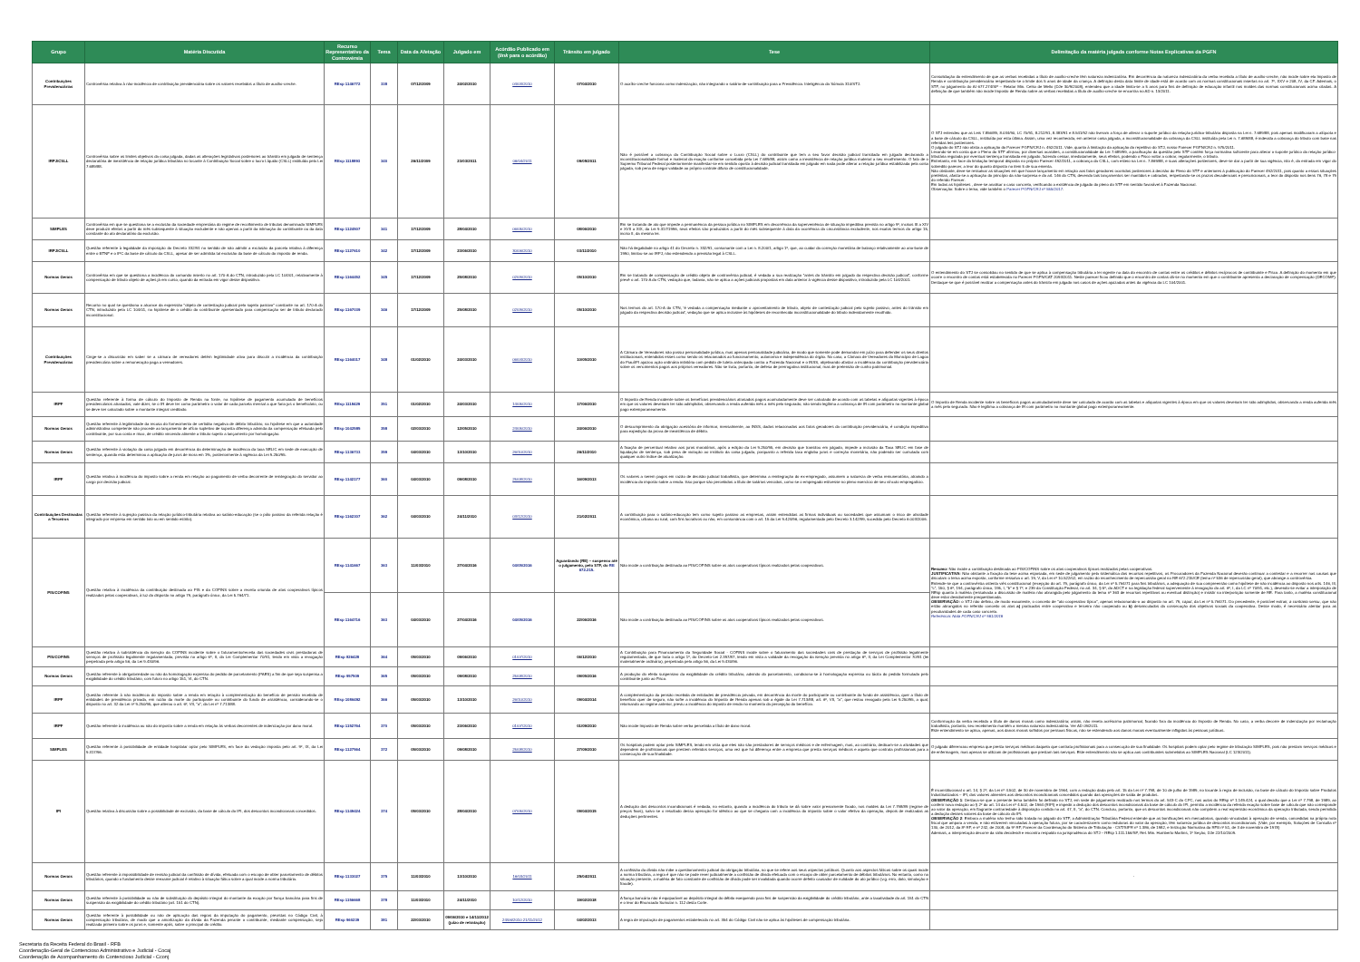| Grupo | Matéria Discutida | Recurso Representativo da Controvérsia | Tema | Data da Afetação | Julgado em | Acórdão Publicado em ( link para o acórdão) | Trânsito em julgado | Tese | Delimitação da matéria julgada conforme Notas Explicativas da PGFN |
| --- | --- | --- | --- | --- | --- | --- | --- | --- | --- |
| Contribuições Previdenciárias | Controvérsia relativa à não-incidência de contribuição previdenciária sobre os valores recebidos a título de auxílio-creche. | REsp 1146772 | 338 | 07/12/2009 | 24/02/2010 | 04/03/2010 | 07/04/2010 | O auxílio-creche funciona como indenização, não integrando o salário-de-contribuição para a Previdência. Inteligência da Súmula 310/STJ. | Consolidação do entendimento de que as verbas recebidas a título de auxílio-creche têm natureza indenizatória. Em decorrência da natureza indenizatória da verba recebida a título de auxílio-creche, não incide sobre ela Imposto de Renda e contribuição previdenciária respeitando-se o limite dos 5 anos de idade da criança. A definição desta data limite de idade está de acordo com as normas constitucionais insertas no art. 7º, XXV e 208, IV, da CF. Ademais, o STF, no julgamento do AI 677.274/SP – Relator Min. Celso de Mello (DJe 30/9/2008), entendeu que a idade limita-se a 5 anos para fins de definição de educação infantil nos moldes das normas constitucionais acima citadas. A definição de que também não incide Imposto de Renda sobre as verbas recebidas a título de auxílio-creche se encontra no AD n. 13/2011. |
| IRPJ/CSLL | Controvérsia sobre os limites objetivos da coisa julgada, dadas as alterações legislativas posteriores ao trânsito em julgado de sentença declaratória de inexistência de relação jurídica tributária no tocante à Contribuição Social sobre o lucro Líquido (CSLL) instituída pela Lei 7.689/88. | REsp 1118893 | 340 | 26/11/2009 | 23/03/2011 | 06/04/2011 | 09/05/2011 | Não é possível a cobrança da Contribuição Social sobre o Lucro (CSLL) do contribuinte que tem a seu favor decisão judicial transitada em julgado declarando a inconstitucionalidade formal e material da exação conforme concebida pela Lei 7.689/88, assim como a inexistência de relação jurídica material a seu recolhimento. O fato de o Supremo Tribunal Federal posteriormente manifestar-se em sentido oposto à decisão judicial transitada em julgado em nada pode alterar a relação jurídica estabilizada pela coisa julgada, sob pena de negar validade ao próprio controle difuso de constitucionalidade. | O STJ entendeu que as Leis 7.856/89, 8.034/90, LC 70/91, 8.212/91, 8.383/91 e 8.541/92 não tiveram a força de alterar o suporte jurídico da relação jurídico-tributária disposta na Lei n. 7.689/88, pois apenas modificaram a alíquota e a base de cálculo da CSLL, instituída por esta última. Assim, uma vez reconhecida, em anterior coisa julgada, a inconstitucionalidade da cobrança da CSLL instituída pela Lei n. 7.689/88, é indevida a cobrança do tributo com base nas referidas leis posteriores. O julgado do STJ não obsta a aplicação do Parecer PGFN/CRJ n. 492/2011. Vide, quanto à limitação da aplicação do repetitivo do STJ, nosso Parecer PGFN/CRJ n. 975/2011. Levando-se em conta que o Pleno do STF afirmou, por diversas ocasiões, a constitucionalidade da Lei 7.689/99, a pacificação da questão pelo STF contém força normativa suficiente para alterar o suporte jurídico da relação jurídico-tributária regulada por eventual sentença transitada em julgado, fazendo cessar, imediatamente, seus efeitos, podendo o Fisco voltar a cobrar, regularmente, o tributo. Entretanto, em face da limitação temporal disposta no próprio Parecer 492/2011, a cobrança da CSLL, com esteio na Lei n. 7.869/88, e suas alterações posteriores, deve-se dar a partir de sua vigência, isto é, da entrada em vigor do sobredito parecer, a teor do quanto disposto no item 5 de sua ementa. Não obstante, deve-se ressalvar as situações em que houve lançamento em relação aos fatos geradores ocorridos posteriores à decisão do Pleno do STF e anteriores à publicação do Parecer 492/2011, pois quanto a essas situações pretéritas, afasta-se a aplicação do princípio da não-surpresa e do art. 146 do CTN, devendo tais lançamentos ser mantidos e cobrados, respeitando-se os prazos decadenciais e prescricionais, a teor do disposto nos itens 76, 78 e 79 do referido Parecer. Em todas as hipóteses , deve-se analisar o caso concreto, verificando a existência de julgado do pleno do STF em sentido favorável à Fazenda Nacional. Observação: Sobre o tema, vide também o Parecer PGFN/CRJ nº 555/2017 . |
| SIMPLES | Controvérsia em que se questiona se a exclusão da sociedade empresária do regime de recolhimento de tributos denominado SIMPLES deve produzir efeitos a partir do mês subsequente à situação excludente e não apenas a partir da intimação do contribuinte ou da data constante do ato declaratório da exclusão. | REsp 1124507 | 341 | 17/12/2009 | 28/04/2010 | 06/05/2010 | 08/06/2010 | Em se tratando de ato que impede a permanência da pessoa jurídica no SIMPLES em decorrência da superveniência de situação impeditiva prevista no artigo 9º, incisos III a XIV e XVII a XIX, da Lei 9.317/1996, seus efeitos são produzidos a partir do mês subsequente à data da ocorrência da circunstância excludente, nos exatos termos do artigo 15, inciso II, da mesma lei. | |
| IRPJ/CSLL | Questão referente à legalidade da imposição do Decreto 332/91 no sentido de não admitir a exclusão da parcela relativa à diferença entre o BTNF e o IPC da base de cálculo da CSLL, apesar de ser admitida tal exclusão da base de cálculo do imposto de renda. | REsp 1127610 | 342 | 17/12/2009 | 23/06/2010 | 30/06/2010 | 03/11/2010 | Não há ilegalidade no artigo 41 do Decreto n. 332/91, consonante com a Lei n. 8.200/1, artigo 1º, que, ao cuidar da correção monetária de balanço relativamente ao ano-base de 1990, limitou-se ao IRPJ, não estendendo a previsão legal à CSLL. | |
| Normas Gerais | Controvérsia em que se questiona a incidência do comando inserto no art. 170-A do CTN, introduzido pela LC 104/01, relativamente à compensação de tributo objeto de ações já em curso, quando da entrada em vigor desse dispositivo. | REsp 1164452 | 345 | 17/12/2009 | 25/08/2010 | 02/09/2010 | 05/10/2010 | Em se tratando de compensação de crédito objeto de controvérsia judicial, é vedada a sua realização "antes do trânsito em julgado da respectiva decisão judicial", conforme prevê o art. 170-A do CTN, vedação que, todavia, não se aplica a ações judiciais propostas em data anterior à vigência desse dispositivo, introduzido pela LC 104/2001. | O entendimento do STJ se consolidou no sentido de que se aplica à compensação tributária a lei vigente na data do encontro de contas entre os créditos e débitos recíprocos de contribuinte e Fisco. A definição do momento em que ocorre o encontro de contas está estabelecida no Parecer PGFN/CAT 2093/2011. Neste parecer ficou definido que o encontro de contas dá-se no momento em que o contribuinte apresenta a declaração de compensação (DECOMP). Destaque-se que é possível realizar a compensação antes do trânsito em julgado nos casos de ações ajuizadas antes da vigência da LC 104/2001. |
| Normas Gerais | Recurso no qual se questiona o alcance da expressão "objeto de contestação judicial pelo sujeito passivo" constante no art. 170-A do CTN, introduzido pela LC 104/01, na hipótese de o crédito do contribuinte apresentado para compensação ser de tributo declarado inconstitucional. | REsp 1167039 | 346 | 17/12/2009 | 25/08/2010 | 02/09/2010 | 05/10/2010 | Nos termos do art. 170-A do CTN, 'é vedada a compensação mediante o aproveitamento de tributo, objeto de contestação judicial pelo sujeito passivo, antes do trânsito em julgado da respectiva decisão judicial', vedação que se aplica inclusive às hipóteses de reconhecida inconstitucionalidade do tributo indevidamente recolhido. | |
| Contribuições Previdenciárias | Cinge-se a discussão em saber se a câmara de vereadores detém legitimidade ativa para discutir a incidência da contribuição previdenciária sobre a remuneração paga a vereadores. | REsp 1164017 | 348 | 01/02/2010 | 24/03/2010 | 06/04/2010 | 10/05/2010 | A Câmara de Vereadores não possui personalidade jurídica, mas apenas personalidade judiciária, de modo que somente pode demandar em juízo para defender os seus direitos institucionais, entendidos esses como sendo os relacionados ao funcionamento, autonomia e independência do órgão. No caso, a Câmara de Vereadores do Município de Lagoa do Piauí/PI ajuizou ação ordinária inibitória com pedido de tutela antecipada contra a Fazenda Nacional e o INSS, objetivando afastar a incidência da contribuição previdenciária sobre os vencimentos pagos aos próprios vereadores. Não se trata, portanto, de defesa de prerrogativa institucional, mas de pretensão de cunho patrimonial. | |
| IRPF | Questão referente à forma de cálculo do Imposto de Renda na fonte, na hipótese de pagamento acumulado de benefícios previdenciários atrasados, vale dizer, se o IR deve ter como parâmetro o valor de cada parcela mensal a que faria jus o beneficiário, ou se deve ser calculado sobre o montante integral creditado. | REsp 1118429 | 351 | 01/02/2010 | 24/03/2010 | 14/05/2010 | 17/06/2010 | O Imposto de Renda incidente sobre os benefícios previdenciários atrasados pagos acumuladamente deve ser calculado de acordo com as tabelas e alíquotas vigentes à época em que os valores deveriam ter sido adimplidos, observando a renda auferida mês a mês pelo segurado, não sendo legítima a cobrança de IR com parâmetro no montante global pago extemporaneamente. | O Imposto de Renda incidente sobre os benefícios pagos acumuladamente deve ser calculado de acordo com as tabelas e alíquotas vigentes à época em que os valores deveriam ter sido adimplidos, observando a renda auferida mês a mês pelo segurado. Não é legítima a cobrança de IR com parâmetro no montante global pago extemporaneamente. |
| Normas Gerais | Questão referente à legitimidade da recusa do fornecimento de certidão negativa de débito tributário, na hipótese em que a autoridade administrativa competente não procede ao lançamento de ofício supletivo de suposta diferença advinda da compensação efetuada pelo contribuinte, por sua conta e risco, de crédito vincendo atinente a tributo sujeito a lançamento por homologação. | REsp 1042585 | 358 | 02/03/2010 | 12/05/2010 | 24/05/2010 | 24/06/2010 | O descumprimento da obrigação acessória de informar, mensalmente, ao INSS, dados relacionados aos fatos geradores da contribuição previdenciária, é condição impeditiva para expedição da prova de inexistência de débito. | |
| Normas Gerais | Questão referente à violação da coisa julgada em decorrência da determinação de incidência da taxa SELIC em sede de execução de sentença, quando esta determinou a aplicação de juros de mora em 1%, posteriormente à vigência da Lei 9.250/95. | REsp 1136733 | 359 | 04/03/2010 | 13/10/2010 | 26/10/2010 | 26/11/2010 | A fixação de percentual relativo aos juros moratórios, após a edição da Lei 9.250/95, em decisão que transitou em julgado, impede a inclusão da Taxa SELIC em fase de liquidação de sentença, sob pena de violação ao instituto da coisa julgada, porquanto a referida taxa engloba juros e correção monetária, não podendo ser cumulada com qualquer outro índice de atualização. | |
| IRPF | Questão relativa à incidência do imposto sobre a renda em relação ao pagamento de verba decorrente de reintegração do servidor ao cargo por decisão judicial. | REsp 1142177 | 360 | 04/03/2010 | 09/08/2010 | 25/08/2010 | 16/09/2013 | Os valores a serem pagos em razão de decisão judicial trabalhista, que determina a reintegração do ex-empregado, assumem a natureza de verba remuneratória, atraindo a incidência do imposto sobre a renda. Isso porque são percebidos a título de salários vencidos, como se o empregado estivesse no pleno exercício de seu vínculo empregatício. | |
| Contribuições Destinadas a Terceiros | Questão referente à sujeição passiva da relação jurídico-tributária relativa ao salário-educação (se o pólo passivo da referida relação é integrado por empresa em sentido lato ou em sentido estrito). | REsp 1162307 | 362 | 04/03/2010 | 24/11/2010 | 03/12/2010 | 21/02/2011 | A contribuição para o salário-educação tem como sujeito passivo as empresas, assim entendidas as firmas individuais ou sociedades que assumam o risco de atividade econômica, urbana ou rural, com fins lucrativos ou não, em consonância com o art. 15 da Lei 9.424/96, regulamentado pelo Decreto 3.142/99, sucedido pelo Decreto 6.003/2006. | |
| PIS/COFINS | Questão relativa à incidência da contribuição destinada ao PIS e da COFINS sobre a receita oriunda de atos cooperativos típicos realizados pelas cooperativas, à luz do disposto no artigo 79, parágrafo único, da Lei 5.764/71. | REsp 1141667 | 363 | 11/03/2010 | 27/04/2016 | 04/05/2016 | Aguardando (RE) – suspenso até o julgamento, pelo STF, do RE 672.215. | Não incide a contribuição destinada ao PIS/COFINS sobre os atos cooperativos típicos realizados pelas cooperativas. | Resumo: Não incide a contribuição destinada ao PIS/COFINS sobre os atos cooperativos típicos realizados pelas cooperativas. JUSTIFICATIVA: Não obstante a fixação da tese acima esposada, em sede de julgamento pela sistemática dos recursos repetitivos, os Procuradores da Fazenda Nacional deverão continuar a contestar e a recorrer nas causas que discutam o tema acima exposto, conforme ressalva o art. 19, V, da Lei nº 10.522/02, em razão do reconhecimento de repercussão geral no RE 672.215/CE (tema nº 536 de repercussão geral), que abrange a controvérsia. Entende-se que a controvérsia ostenta viés constitucional (recepção do art. 79, parágrafo único, da Lei nº 5.764/71 para fins tributários, a adequação de sua compreensão como hipótese de não incidência ao disposto nos arts. 146, III, "c", 150, § 6º, 194, parágrafo único, 195, I, "b" e § 7º, e 239 da Constituição Federal, no art. 34, § 5º, do ADCT e na legislação federal superveniente à revogação do art. 6º, I, da LC nº 70/91, etc.), devendo-se evitar a interposição de REsp quanto à matéria (ressalvada a discussão de matéria não abrangida pelo julgamento do tema nº 363 de recursos repetitivos ou eventual distinção) e insistir na interposição somente de RE. Para tanto, a matéria constitucional deve estar devidamente prequestionada. OBSERVAÇÃO: o STJ não definiu, de modo exauriente, o conceito de "ato cooperativo típico", apenas relacionando-o ao disposto no art. 79, caput , da Lei nº 5.764/71. Do precedente, é possível extrair, a contrario sensu , que não estão abrangidos no referido conceito os atos a) praticados entre cooperativa e terceiro não cooperado ou b) desvinculados da consecução dos objetivos sociais da cooperativa. Desse modo, é necessário atentar para as peculiaridades de cada caso concreto. Referência: Nota PGFN/CRJ nº 561/2016 |
| | | REsp 1164716 | 363 | 04/03/2010 | 27/04/2016 | 04/05/2016 | 22/06/2016 | Não incide a contribuição destinada ao PIS/COFINS sobre os atos cooperativos típicos realizados pelas cooperativas. | |
| PIS/COFINS | Questão relativa à subsistência da isenção da COFINS incidente sobre o faturamento/receita das sociedades civis prestadoras de serviços de profissão legalmente regulamentada, prevista no artigo 6º, II, da Lei Complementar 70/91, tendo em vista a revogação perpetrada pelo artigo 56, da Lei 9.430/96. | REsp 826428 | 364 | 05/03/2010 | 09/06/2010 | 01/07/2010 | 06/12/2010 | A Contribuição para Financiamento da Seguridade Social - COFINS incide sobre o faturamento das sociedades civis de prestação de serviços de profissão legalmente regulamentada, de que trata o artigo 1º, do Decreto-Lei 2.397/87, tendo em vista a validade da revogação da isenção prevista no artigo 6º, II, da Lei Complementar 70/91 (lei materialmente ordinária), perpetrada pelo artigo 56, da Lei 9.430/96. | |
| Normas Gerais | Questão referente à obrigatoriedade ou não da homologação expressa do pedido de parcelamento (PAES) a fim de que seja suspensa a exigibilidade do crédito tributário, com fulcro no artigo 151, VI, do CTN. | REsp 957509 | 365 | 05/03/2010 | 09/08/2010 | 25/08/2010 | 09/05/2016 | A produção do efeito suspensivo da exigibilidade do crédito tributário, advindo do parcelamento, condiciona-se à homologação expressa ou tácita do pedido formulado pelo contribuinte junto ao Fisco. | |
| IRPF | Questão referente à não incidência do imposto sobre a renda em relação à complementação do benefício de pensão recebida de entidades de previdência privada, em razão da morte do participante ou contribuinte do fundo de assistência, considerando-se o disposto no art. 32 da Lei nº 9.250/95, que alterou o art. 6º, VII, "a", da Lei nº 7.713/88. | REsp 1086492 | 366 | 05/03/2010 | 13/10/2010 | 26/10/2010 | 09/04/2014 | A complementação da pensão recebida de entidades de previdência privada, em decorrência da morte do participante ou contribuinte do fundo de assistência, quer a título de benefício quer de seguro, não sofre a incidência do Imposto de Renda apenas sob a égide da Lei 7.713/88, art. 6º, VII, "a", que restou revogado pela Lei 9.250/95, a qual, retornando ao regime anterior, previu a incidência do imposto de renda no momento da percepção do benefício. | |
| IRPF | Questão referente à incidência ou não do imposto sobre a renda em relação às verbas decorrentes de indenização por dano moral. | REsp 1152764 | 370 | 05/03/2010 | 23/06/2010 | 01/07/2010 | 01/09/2010 | Não incide Imposto de Renda sobre verba percebida a título de dano moral. | Conformação da verba recebida a título de danos morais como indenizatória; assim, não revela acréscimo patrimonial, ficando fora da incidência do Imposto de Renda. No caso, a verba decorre de indenização por reclamação trabalhista, portanto, seu recebimento mantém a mesma natureza indenizatória. Ver AD 09/2011. Este entendimento se aplica, apenas, aos danos morais sofridos por pessoas físicas, não se estendendo aos danos morais eventualmente infligidos às pessoas jurídicas. |
| SIMPLES | Questão referente à possibilidade de entidade hospitalar optar pelo SIMPLES, em face da vedação imposta pelo art. 9º, IX, da Lei 9.317/96. | REsp 1127564 | 372 | 05/03/2010 | 09/08/2010 | 25/08/2010 | 27/09/2010 | Os hospitais podem optar pelo SIMPLES, tendo em vista que eles não são prestadores de serviços médicos e de enfermagem, mas, ao contrário, dedicam-se a atividades que dependem de profissionais que prestem referidos serviços, uma vez que há diferença entre a empresa que presta serviços médicos e aquela que contrata profissionais para a consecução de sua finalidade. | O julgado diferenciou empresa que presta serviços médicos daquela que contrata profissionais para a consecução de sua finalidade. Os hospitais podem optar pelo regime de tributação SIMPLES, pois não prestam serviços médicos e de enfermagem, mas apenas se utilizam de profissionais que prestam tais serviços. Este entendimento não se aplica aos contribuintes submetidos ao SIMPLES Nacional (LC 123/2011). |
| IPI | Questão relativa à discussão sobre a possibilidade de exclusão, da base de cálculo do IPI, dos descontos incondicionais concedidos. | REsp 1149424 | 374 | 05/03/2010 | 28/04/2010 | 07/05/2010 | 09/04/2015 | A dedução dos descontos incondicionais é vedada, no entanto, quando a incidência do tributo se dá sobre valor previamente fixado, nos moldes da Lei 7.798/89 (regime de preços fixos), salvo se o resultado dessa operação for idêntico ao que se chegaria com a incidência do imposto sobre o valor efetivo da operação, depois de realizadas as deduções pertinentes. | É inconstitucional o art. 14, § 2º, da Lei nº 4.502, de 30 de novembro de 1964, com a redação dada pelo art. 15 da Lei nº 7.798, de 10 de julho de 1989, no tocante à regra de inclusão, na base de cálculo do Imposto sobre Produtos Industrializados – IPI, dos valores atinentes aos descontos incondicionais concedidos quando das operações de saída de produtos. OBSERVAÇÃO 1 : Destaca-se que o presente tema também foi definido no STJ, em sede de julgamento realizado nos termos do art. 543-C do CPC, nos autos do REsp nº 1.149.424, o qual decidiu que a Lei nº 7.798, de 1989, ao conferir nova redação ao § 2º do art. 14 da Lei nº 4.502, de 1964 (RIPI) e impedir a dedução dos descontos incondicionais da base de cálculo do IPI, permitiu a incidência da referida exação sobre base de cálculo que não corresponde ao valor da operação, em flagrante contrariedade à disposição contida no art. 47, II, "a", do CTN. Concluiu, portanto, que os descontos incondicionais não compõem a real expressão econômica da operação tributada, sendo permitida a dedução desses valores da base de cálculo do IPI. OBSERVAÇÃO 2 : Embora a matéria não tenha sido tratada no julgado do STF, a Administração Tributária Federal entende que as bonificações em mercadorias, quando vinculadas à operação de venda, concedidas na própria nota fiscal que ampara a venda, e não estiverem vinculadas à operação futura, por se caracterizarem como redutoras do valor da operação, têm natureza jurídica de descontos incondicionais. (Vide, por exemplo, Soluções de Consulta nº 130, de 2012, da 8ª RF, e nº 242, de 2008, da 9ª RF, Parecer da Coordenação do Sistema de Tributação - CST/SIPR nº 1.386, de 1982, e Instrução Normativa da RFB nº 51, de 3 de novembro de 1978) Ademais, a interpretação decorre da ratio decidendi e encontra respaldo na jurisprudência do STJ – REsp 1.111.156/SP, Rel. Min. Humberto Martins, 1ª Seção, DJe 22/10/2009. |
| Normas Gerais | Questão referente à impossibilidade de revisão judicial da confissão de dívida, efetuada com o escopo de obter parcelamento de débitos tributários, quando o fundamento desse reexame judicial é relativo à situação fática sobre a qual incide a norma tributária. | REsp 1133027 | 375 | 11/03/2010 | 13/10/2010 | 16/03/2011 | 25/04/2011 | A confissão da dívida não inibe o questionamento judicial da obrigação tributária, no que se refere aos seus aspectos jurídicos. Quanto aos aspectos fáticos sobre os quais incide a norma tributária, a regra é que não se pode rever judicialmente a confissão de dívida efetuada com o escopo de obter parcelamento de débitos tributários. No entanto, como na situação presente, a matéria de fato constante de confissão de dívida pode ser invalidada quando ocorre defeito causador de nulidade do ato jurídico (v.g. erro, dolo, simulação e fraude). | - |
| Normas Gerais | Questão referente à possibilidade ou não de substituição do depósito integral do montante da exação por fiança bancária para fins de suspensão da exigibilidade do crédito tributário (art. 151 do CTN). | REsp 1156668 | 378 | 11/03/2010 | 24/11/2010 | 10/12/2010 | 19/02/2018 | A fiança bancária não é equiparável ao depósito integral do débito exequendo para fins de suspensão da exigibilidade do crédito tributário, ante a taxatividade do art. 151 do CTN e o teor do Enunciado Sumular n. 112 desta Corte. | |
| Normas Gerais | Questão referente à possibilidade ou não de aplicação das regras da imputação do pagamento, previstas no Código Civil, à compensação tributária, de modo que a amortização da dívida da Fazenda perante o contribuinte, mediante compensação, seja realizada primeiro sobre os juros e, somente após, sobre o principal do crédito. | REsp 960239 | 381 | 22/03/2010 | 09/06/2010 e 14/11/2012 (juízo de retratação) | 24/06/2010 21/11/2012 | 04/02/2013 | A regra de imputação de pagamentos estabelecida no art. 354 do Código Civil não se aplica às hipóteses de compensação tributária. | |
Secretaria da Receita Federal do Brasil - RFB
Coordenação-Geral de Contencioso Administrativo e Judicial - Cocaj
Coordenação de Acompanhamento do Contencioso Judicial - Cconj